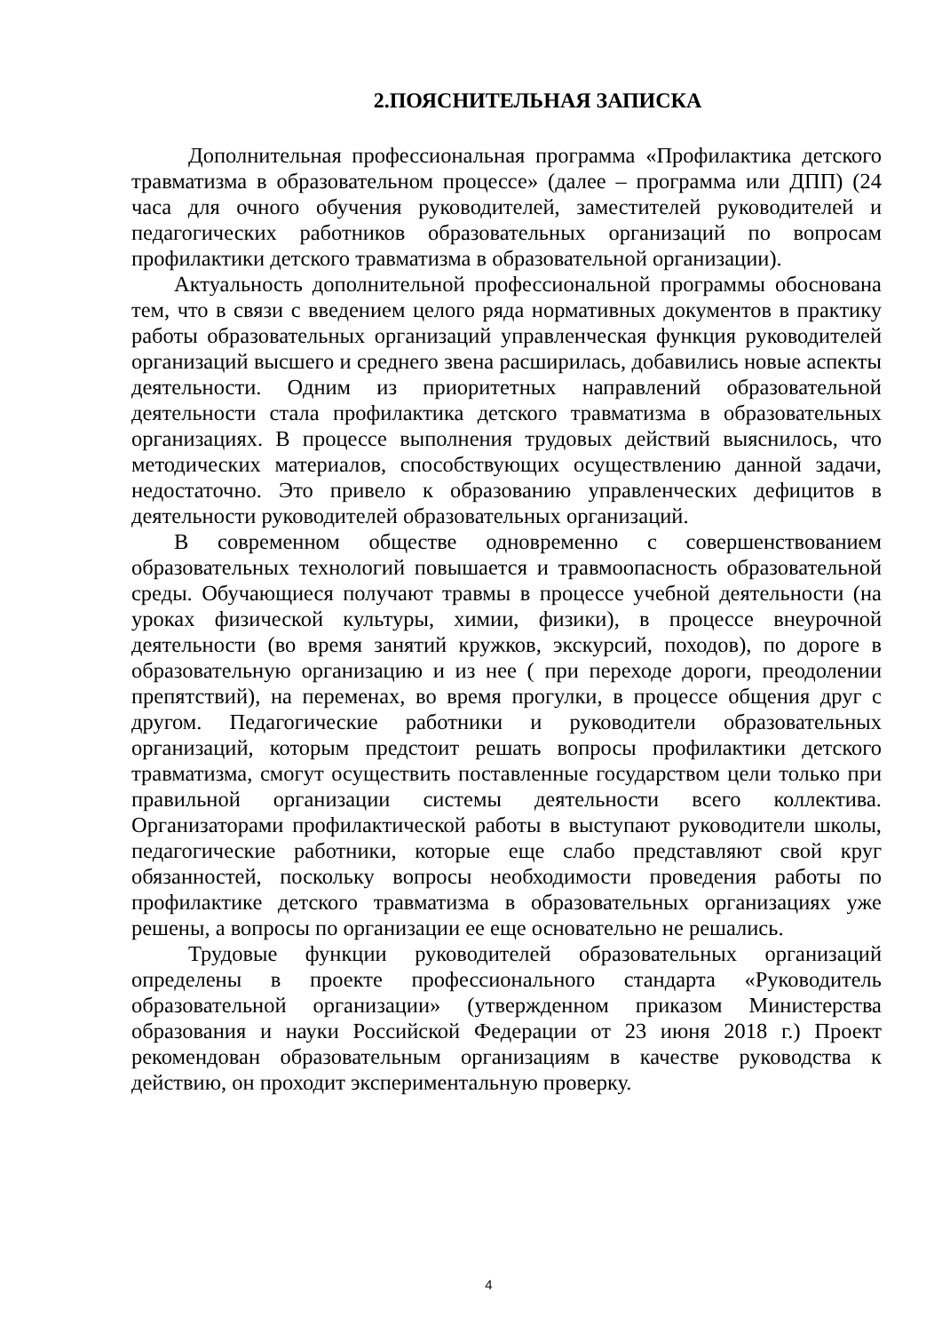2.ПОЯСНИТЕЛЬНАЯ ЗАПИСКА
Дополнительная профессиональная программа «Профилактика детского травматизма в образовательном процессе» (далее – программа или ДПП) (24 часа для очного обучения руководителей, заместителей руководителей и педагогических работников образовательных организаций по вопросам профилактики детского травматизма в образовательной организации).
Актуальность дополнительной профессиональной программы обоснована тем, что в связи с введением целого ряда нормативных документов в практику работы образовательных организаций управленческая функция руководителей организаций высшего и среднего звена расширилась, добавились новые аспекты деятельности. Одним из приоритетных направлений образовательной деятельности стала профилактика детского травматизма в образовательных организациях. В процессе выполнения трудовых действий выяснилось, что методических материалов, способствующих осуществлению данной задачи, недостаточно. Это привело к образованию управленческих дефицитов в деятельности руководителей образовательных организаций.
В современном обществе одновременно с совершенствованием образовательных технологий повышается и травмоопасность образовательной среды. Обучающиеся получают травмы в процессе учебной деятельности (на уроках физической культуры, химии, физики), в процессе внеурочной деятельности (во время занятий кружков, экскурсий, походов), по дороге в образовательную организацию и из нее ( при переходе дороги, преодолении препятствий), на переменах, во время прогулки, в процессе общения друг с другом. Педагогические работники и руководители образовательных организаций, которым предстоит решать вопросы профилактики детского травматизма, смогут осуществить поставленные государством цели только при правильной организации системы деятельности всего коллектива. Организаторами профилактической работы в выступают руководители школы, педагогические работники, которые еще слабо представляют свой круг обязанностей, поскольку вопросы необходимости проведения работы по профилактике детского травматизма в образовательных организациях уже решены, а вопросы по организации ее еще основательно не решались.
Трудовые функции руководителей образовательных организаций определены в проекте профессионального стандарта «Руководитель образовательной организации» (утвержденном приказом Министерства образования и науки Российской Федерации от 23 июня 2018 г.) Проект рекомендован образовательным организациям в качестве руководства к действию, он проходит экспериментальную проверку.
4